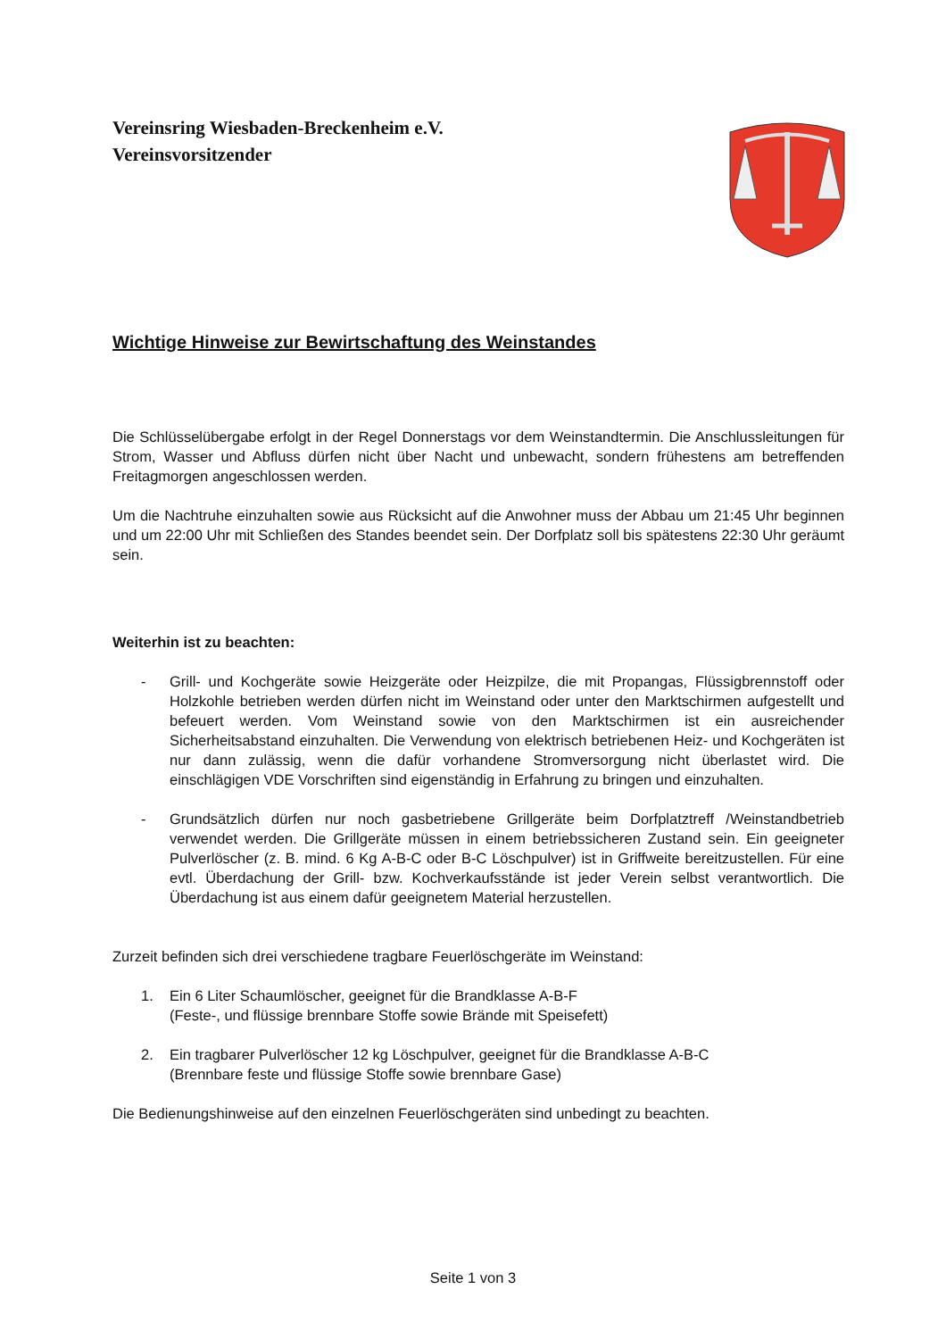Vereinsring Wiesbaden-Breckenheim e.V.
Vereinsvorsitzender
Wichtige Hinweise zur Bewirtschaftung des Weinstandes
Die Schlüsselübergabe erfolgt in der Regel Donnerstags vor dem Weinstandtermin. Die Anschlussleitungen für Strom, Wasser und Abfluss dürfen nicht über Nacht und unbewacht, sondern frühestens am betreffenden Freitagmorgen angeschlossen werden.
Um die Nachtruhe einzuhalten sowie aus Rücksicht auf die Anwohner muss der Abbau um 21:45 Uhr beginnen und um 22:00 Uhr mit Schließen des Standes beendet sein. Der Dorfplatz soll bis spätestens 22:30 Uhr geräumt sein.
Weiterhin ist zu beachten:
- Grill- und Kochgeräte sowie Heizgeräte oder Heizpilze, die mit Propangas, Flüssigbrennstoff oder Holzkohle betrieben werden dürfen nicht im Weinstand oder unter den Marktschirmen aufgestellt und befeuert werden. Vom Weinstand sowie von den Marktschirmen ist ein ausreichender Sicherheitsabstand einzuhalten. Die Verwendung von elektrisch betriebenen Heiz- und Kochgeräten ist nur dann zulässig, wenn die dafür vorhandene Stromversorgung nicht überlastet wird. Die einschlägigen VDE Vorschriften sind eigenständig in Erfahrung zu bringen und einzuhalten.
- Grundsätzlich dürfen nur noch gasbetriebene Grillgeräte beim Dorfplatztreff /Weinstandbetrieb verwendet werden. Die Grillgeräte müssen in einem betriebssicheren Zustand sein. Ein geeigneter Pulverlöscher (z. B. mind. 6 Kg A-B-C oder B-C Löschpulver) ist in Griffweite bereitzustellen. Für eine evtl. Überdachung der Grill- bzw. Kochverkaufsstände ist jeder Verein selbst verantwortlich. Die Überdachung ist aus einem dafür geeignetem Material herzustellen.
Zurzeit befinden sich drei verschiedene tragbare Feuerlöschgeräte im Weinstand:
1. Ein 6 Liter Schaumlöscher, geeignet für die Brandklasse A-B-F
(Feste-, und flüssige brennbare Stoffe sowie Brände mit Speisefett)
2. Ein tragbarer Pulverlöscher 12 kg Löschpulver, geeignet für die Brandklasse A-B-C
(Brennbare feste und flüssige Stoffe sowie brennbare Gase)
Die Bedienungshinweise auf den einzelnen Feuerlöschgeräten sind unbedingt zu beachten.
Seite 1 von 3